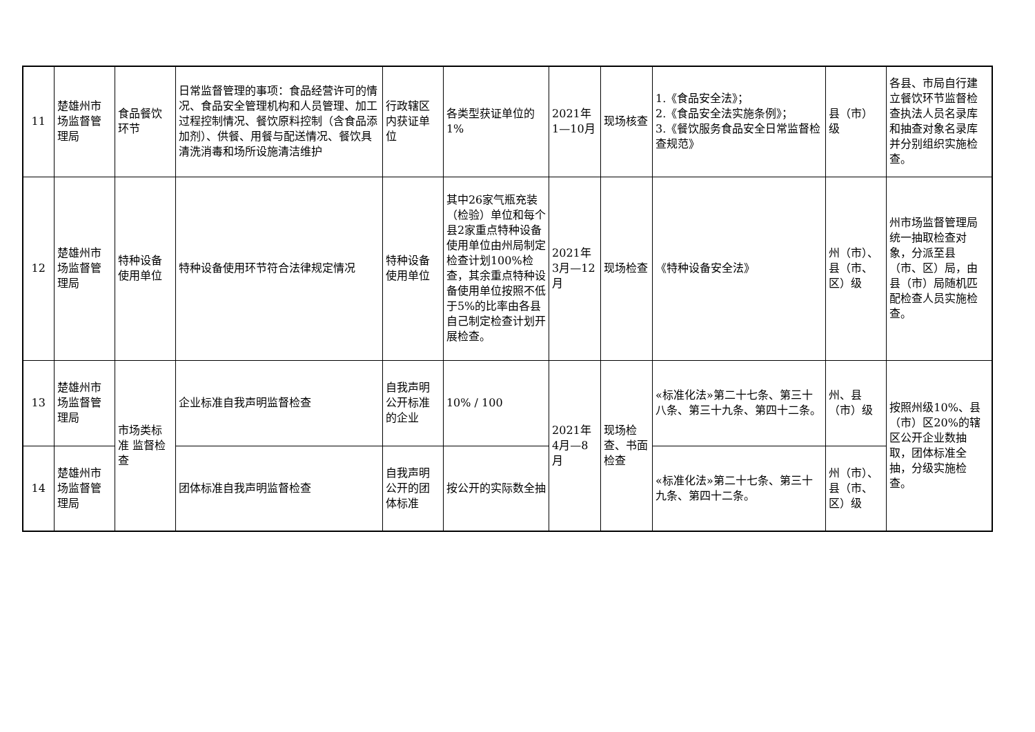| 11 | 楚雄州市场监督管理局 | 食品餐饮环节 | 日常监督管理的事项：食品经营许可的情况、食品安全管理机构和人员管理、加工过程控制情况、餐饮原料控制（含食品添加剂）、供餐、用餐与配送情况、餐饮具清洗消毒和场所设施清洁维护 | 行政辖区内获证单位 | 各类型获证单位的1% | 2021年1—10月 | 现场核查 | 1.《食品安全法》； 2.《食品安全法实施条例》； 3.《餐饮服务食品安全日常监督检查规范》 | 县（市）级 | 各县、市局自行建立餐饮环节监督检查执法人员名录库和抽查对象名录库并分别组织实施检查。 |
| 12 | 楚雄州市场监督管理局 | 特种设备使用单位 | 特种设备使用环节符合法律规定情况 | 特种设备使用单位 | 其中26家气瓶充装（检验）单位和每个县2家重点特种设备使用单位由州局制定检查计划100%检查，其余重点特种设备使用单位按照不低于5%的比率由各县自己制定检查计划开展检查。 | 2021年3月—12月 | 现场检查 | 《特种设备安全法》 | 州（市）、县（市、区）级 | 州市场监督管理局统一抽取检查对象，分派至县（市、区）局，由县（市）局随机匹配检查人员实施检查。 |
| 13 | 楚雄州市场监督管理局 | 市场类标准 监督检查 | 企业标准自我声明监督检查 | 自我声明公开标准的企业 | 10% / 100 | 2021年4月—8月 | 现场检查、书面检查 | «标准化法»第二十七条、第三十八条、第三十九条、第四十二条。 | 州、县（市）级 | 按照州级10%、县（市）区20%的辖区公开企业数抽取，团体标准全抽，分级实施检查。 |
| 14 | 楚雄州市场监督管理局 | | 团体标准自我声明监督检查 | 自我声明公开的团体标准 | 按公开的实际数全抽 | | | «标准化法»第二十七条、第三十九条、第四十二条。 | 州（市）、县（市、区）级 | |